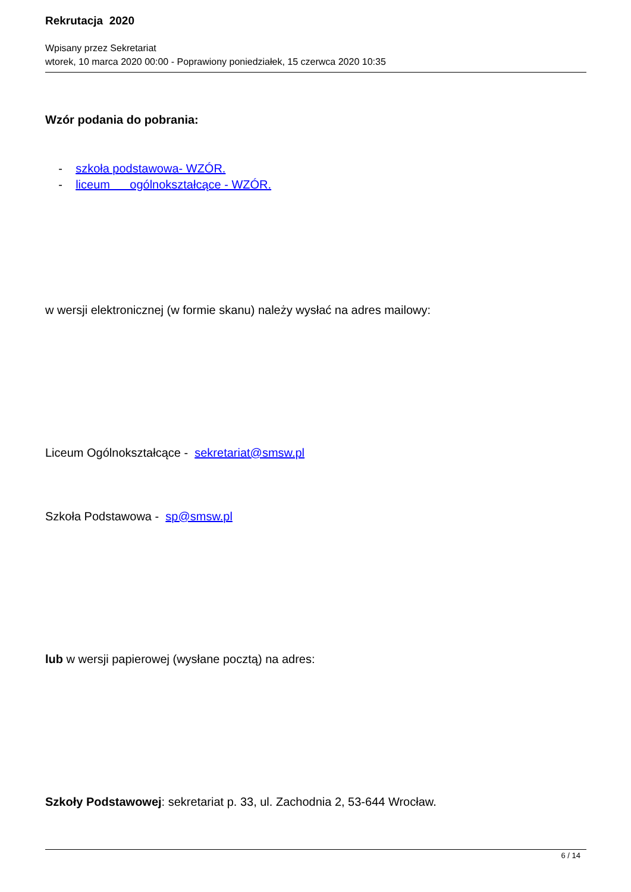Rekrutacja 2020
Wpisany przez Sekretariat
wtorek, 10 marca 2020 00:00 - Poprawiony poniedziałek, 15 czerwca 2020 10:35
Wzór podania do pobrania:
- szkoła podstawowa- WZÓR.
- liceum ogólnokształcące - WZÓR.
w wersji elektronicznej (w formie skanu) należy wysłać na adres mailowy:
Liceum Ogólnokształcące - sekretariat@smsw.pl
Szkoła Podstawowa - sp@smsw.pl
lub w wersji papierowej (wysłane pocztą) na adres:
Szkoły Podstawowej: sekretariat p. 33, ul. Zachodnia 2, 53-644 Wrocław.
6 / 14